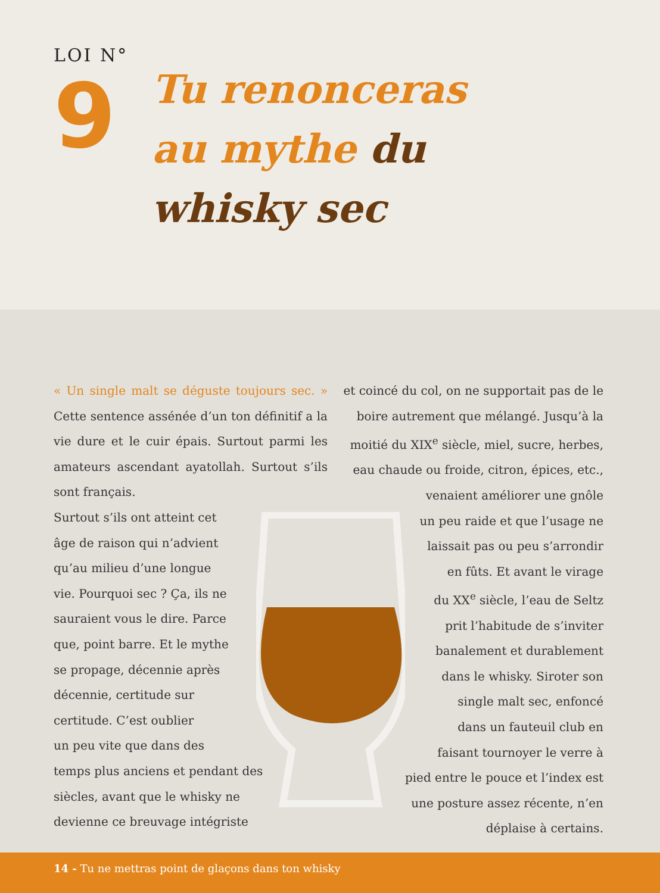LOI N°
9
Tu renonceras
au mythe du
whisky sec
« Un single malt se déguste toujours sec. » Cette sentence assénée d’un ton définitif a la vie dure et le cuir épais. Surtout parmi les amateurs ascendant ayatollah. Surtout s’ils sont français.
Surtout s’ils ont atteint cet
âge de raison qui n’advient
qu’au milieu d’une longue
vie. Pourquoi sec ? Ça, ils ne
sauraient vous le dire. Parce
que, point barre. Et le mythe
se propage, décennie après
décennie, certitude sur
certitude. C’est oublier
un peu vite que dans des
temps plus anciens et pendant des
siècles, avant que le whisky ne
devienne ce breuvage intégriste
et coincé du col, on ne supportait pas de le boire autrement que mélangé. Jusqu’à la moitié du XIX<sup>e</sup> siècle, miel, sucre, herbes, eau chaude ou froide, citron, épices, etc., venaient améliorer une gnôle
un peu raide et que l’usage ne
laissait pas ou peu s’arrondir
en fûts. Et avant le virage
du XX<sup>e</sup> siècle, l’eau de Seltz
prit l’habitude de s’inviter
banalement et durablement
dans le whisky. Siroter son
single malt sec, enfoncé
dans un fauteuil club en
faisant tournoyer le verre à
pied entre le pouce et l’index est
une posture assez récente, n’en
déplaise à certains.
14 - Tu ne mettras point de glaçons dans ton whisky